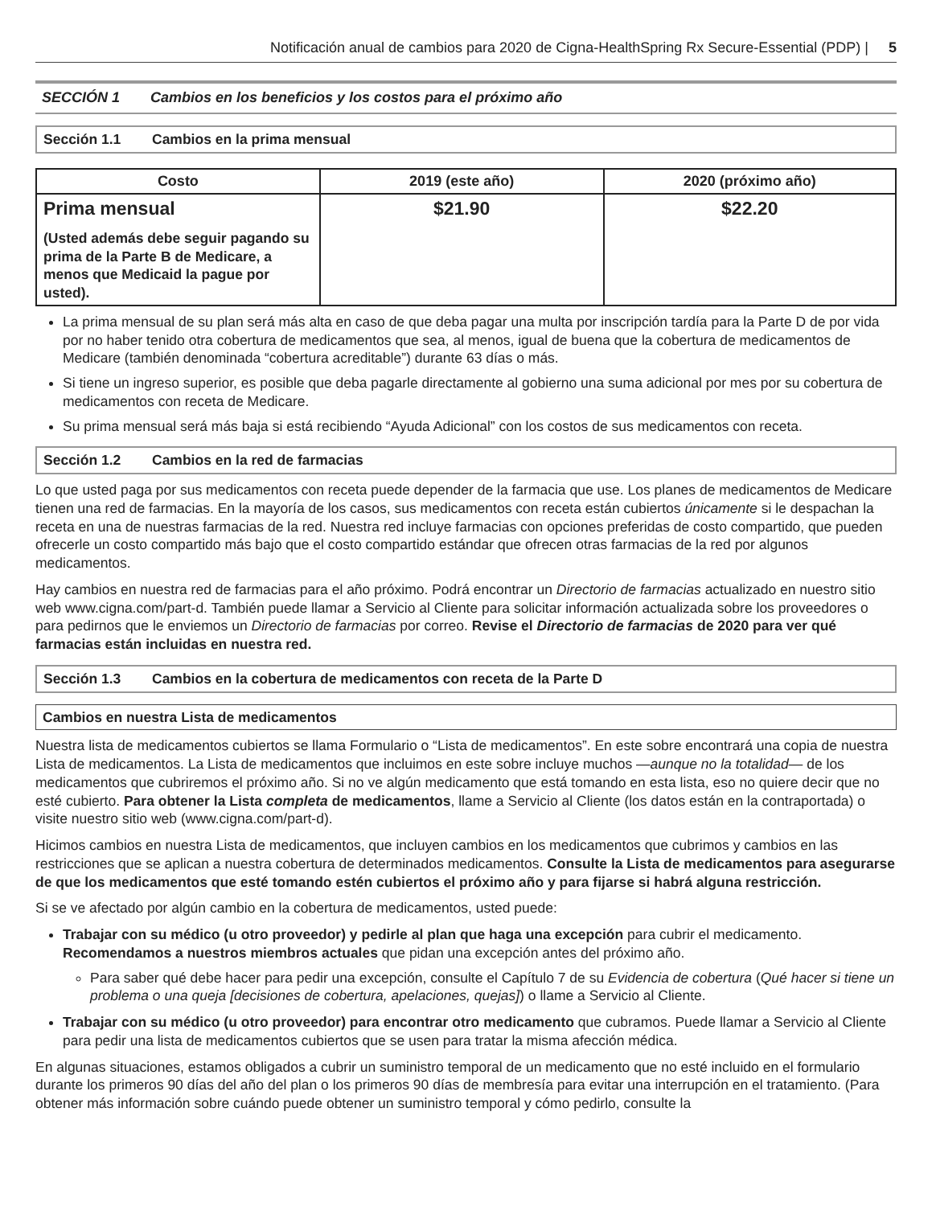Notificación anual de cambios para 2020 de Cigna-HealthSpring Rx Secure-Essential (PDP) | 5
SECCIÓN 1 Cambios en los beneficios y los costos para el próximo año
Sección 1.1 Cambios en la prima mensual
| Costo | 2019 (este año) | 2020 (próximo año) |
| --- | --- | --- |
| Prima mensual (Usted además debe seguir pagando su prima de la Parte B de Medicare, a menos que Medicaid la pague por usted). | $21.90 | $22.20 |
La prima mensual de su plan será más alta en caso de que deba pagar una multa por inscripción tardía para la Parte D de por vida por no haber tenido otra cobertura de medicamentos que sea, al menos, igual de buena que la cobertura de medicamentos de Medicare (también denominada “cobertura acreditable”) durante 63 días o más.
Si tiene un ingreso superior, es posible que deba pagarle directamente al gobierno una suma adicional por mes por su cobertura de medicamentos con receta de Medicare.
Su prima mensual será más baja si está recibiendo “Ayuda Adicional” con los costos de sus medicamentos con receta.
Sección 1.2 Cambios en la red de farmacias
Lo que usted paga por sus medicamentos con receta puede depender de la farmacia que use. Los planes de medicamentos de Medicare tienen una red de farmacias. En la mayoría de los casos, sus medicamentos con receta están cubiertos únicamente si le despachan la receta en una de nuestras farmacias de la red. Nuestra red incluye farmacias con opciones preferidas de costo compartido, que pueden ofrecerle un costo compartido más bajo que el costo compartido estándar que ofrecen otras farmacias de la red por algunos medicamentos.
Hay cambios en nuestra red de farmacias para el año próximo. Podrá encontrar un Directorio de farmacias actualizado en nuestro sitio web www.cigna.com/part-d. También puede llamar a Servicio al Cliente para solicitar información actualizada sobre los proveedores o para pedirnos que le enviemos un Directorio de farmacias por correo. Revise el Directorio de farmacias de 2020 para ver qué farmacias están incluidas en nuestra red.
Sección 1.3 Cambios en la cobertura de medicamentos con receta de la Parte D
Cambios en nuestra Lista de medicamentos
Nuestra lista de medicamentos cubiertos se llama Formulario o “Lista de medicamentos”. En este sobre encontrará una copia de nuestra Lista de medicamentos. La Lista de medicamentos que incluimos en este sobre incluye muchos —aunque no la totalidad— de los medicamentos que cubriremos el próximo año. Si no ve algún medicamento que está tomando en esta lista, eso no quiere decir que no esté cubierto. Para obtener la Lista completa de medicamentos, llame a Servicio al Cliente (los datos están en la contraportada) o visite nuestro sitio web (www.cigna.com/part-d).
Hicimos cambios en nuestra Lista de medicamentos, que incluyen cambios en los medicamentos que cubrimos y cambios en las restricciones que se aplican a nuestra cobertura de determinados medicamentos. Consulte la Lista de medicamentos para asegurarse de que los medicamentos que esté tomando estén cubiertos el próximo año y para fijarse si habrá alguna restricción.
Si se ve afectado por algún cambio en la cobertura de medicamentos, usted puede:
Trabajar con su médico (u otro proveedor) y pedirle al plan que haga una excepción para cubrir el medicamento. Recomendamos a nuestros miembros actuales que pidan una excepción antes del próximo año.
Para saber qué debe hacer para pedir una excepción, consulte el Capítulo 7 de su Evidencia de cobertura (Qué hacer si tiene un problema o una queja [decisiones de cobertura, apelaciones, quejas]) o llame a Servicio al Cliente.
Trabajar con su médico (u otro proveedor) para encontrar otro medicamento que cubramos. Puede llamar a Servicio al Cliente para pedir una lista de medicamentos cubiertos que se usen para tratar la misma afección médica.
En algunas situaciones, estamos obligados a cubrir un suministro temporal de un medicamento que no esté incluido en el formulario durante los primeros 90 días del año del plan o los primeros 90 días de membresía para evitar una interrupción en el tratamiento. (Para obtener más información sobre cuándo puede obtener un suministro temporal y cómo pedirlo, consulte la